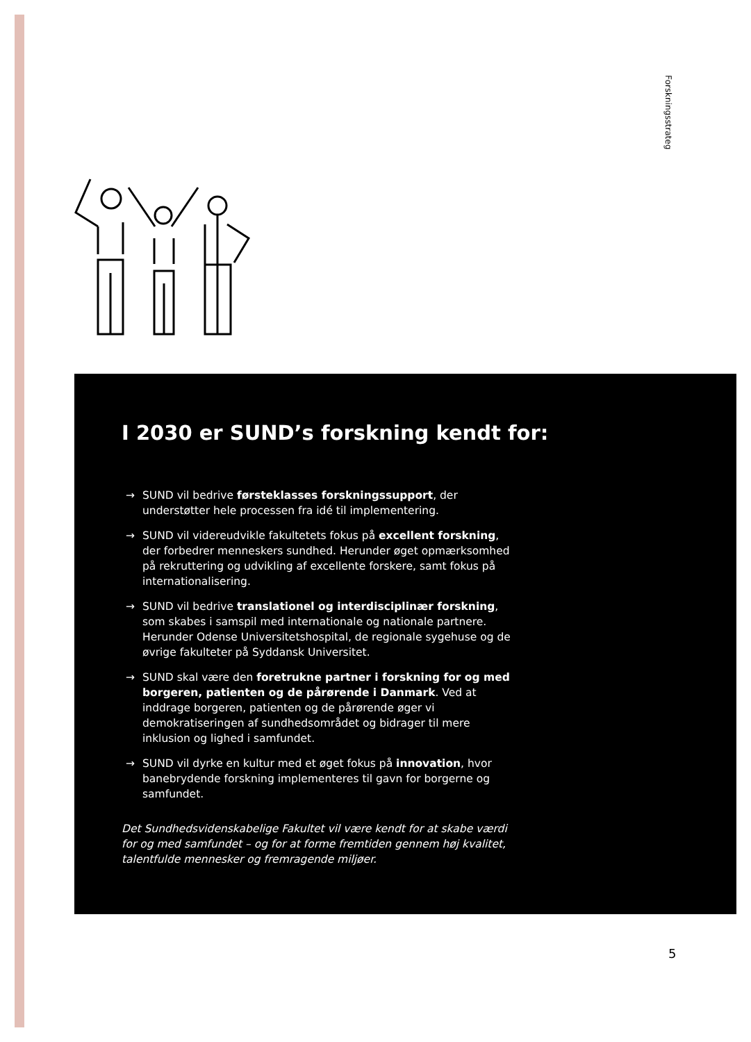Forskningsstrateg
I 2030 er SUND’s forskning kendt for:
→ SUND vil bedrive førsteklasses forskningssupport, der understøtter hele processen fra idé til implementering.
→ SUND vil videreudvikle fakultetets fokus på excellent forskning, der forbedrer menneskers sundhed. Herunder øget opmærksomhed på rekruttering og udvikling af excellente forskere, samt fokus på internationalisering.
→ SUND vil bedrive translationel og interdisciplinær forskning, som skabes i samspil med internationale og nationale partnere. Herunder Odense Universitetshospital, de regionale sygehuse og de øvrige fakulteter på Syddansk Universitet.
→ SUND skal være den foretrukne partner i forskning for og med borgeren, patienten og de pårørende i Danmark. Ved at inddrage borgeren, patienten og de pårørende øger vi demokratiseringen af sundhedsområdet og bidrager til mere inklusion og lighed i samfundet.
→ SUND vil dyrke en kultur med et øget fokus på innovation, hvor banebrydende forskning implementeres til gavn for borgerne og samfundet.
Det Sundhedsvidenskabelige Fakultet vil være kendt for at skabe værdi for og med samfundet – og for at forme fremtiden gennem høj kvalitet, talentfulde mennesker og fremragende miljøer.
5